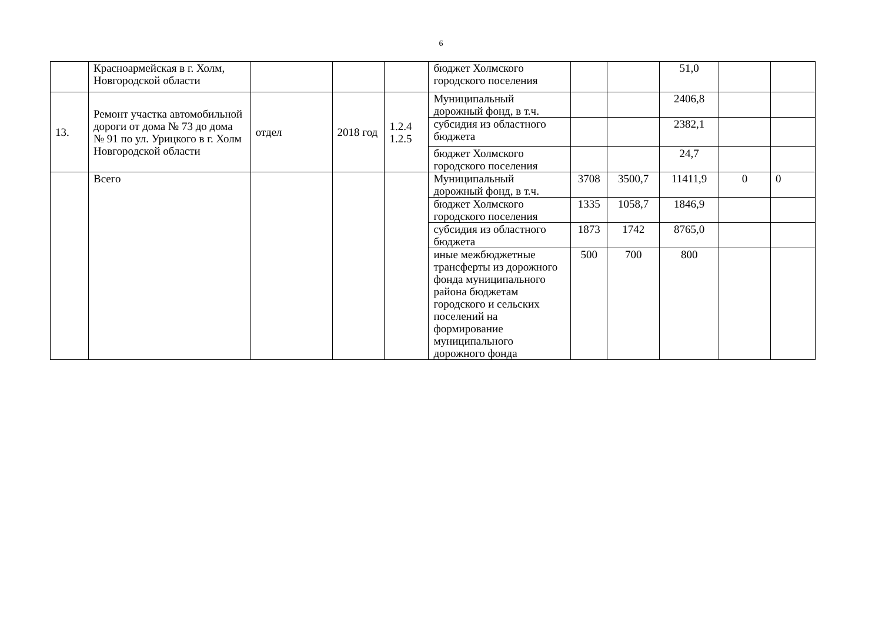6
| | Красноармейская в г. Холм, Новгородской области | | | | бюджет Холмского городского поселения | | | 51,0 | | |
| 13. | Ремонт участка автомобильной дороги от дома № 73 до дома № 91 по ул. Урицкого в г. Холм Новгородской области | отдел | 2018 год | 1.2.4 1.2.5 | Муниципальный дорожный фонд, в т.ч. | | | 2406,8 | | |
| | | | | | субсидия из областного бюджета | | | 2382,1 | | |
| | | | | | бюджет Холмского городского поселения | | | 24,7 | | |
| | Всего | | | | Муниципальный дорожный фонд, в т.ч. | 3708 | 3500,7 | 11411,9 | 0 | 0 |
| | | | | | бюджет Холмского городского поселения | 1335 | 1058,7 | 1846,9 | | |
| | | | | | субсидия из областного бюджета | 1873 | 1742 | 8765,0 | | |
| | | | | | иные межбюджетные трансферты из дорожного фонда муниципального района бюджетам городского и сельских поселений на формирование муниципального дорожного фонда | 500 | 700 | 800 | | |